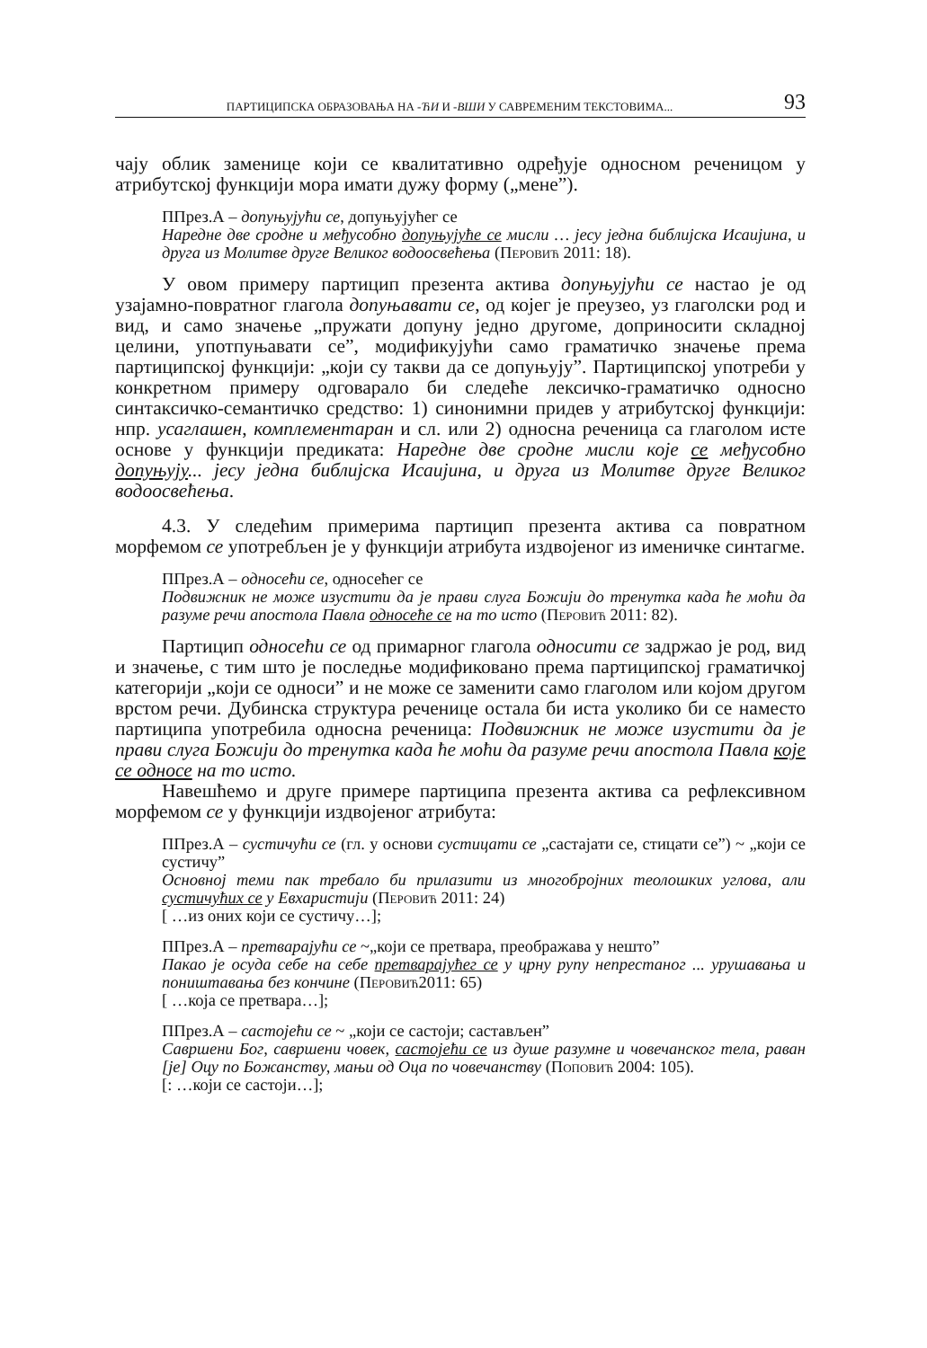ПАРТИЦИПСКА ОБРАЗОВАЊА НА -ЋИ И -ВШИ У САВРЕМЕНИМ ТЕКСТОВИМА... 93
чају облик заменице који се квалитативно одређује односном реченицом у атрибутској функцији мора имати дужу форму („мене”).
ППрез.А – допуњујући се, допуњујућег се
Наредне две сродне и међусобно допуњујуће се мисли … јесу једна библијска Исаијина, и друга из Молитве друге Великог водоосвећења (Перовић 2011: 18).
У овом примеру партицип презента актива допуњујући се настао је од узајамно-повратног глагола допуњавати се, од којег је преузео, уз глаголски род и вид, и само значење „пружати допуну једно другоме, доприносити складној целини, употпуњавати се”, модификујући само граматичко значење према партиципској функцији: „који су такви да се допуњују”. Партиципској употреби у конкретном примеру одговарало би следеће лексичко-граматичко односно синтаксичко-семантичко средство: 1) синонимни придев у атрибутској функцији: нпр. усаглашен, комплементаран и сл. или 2) односна реченица са глаголом исте основе у функцији предиката: Наредне две сродне мисли које се међусобно допуњују... јесу једна библијска Исаијина, и друга из Молитве друге Великог водоосвећења.
4.3. У следећим примерима партицип презента актива са повратном морфемом се употребљен је у функцији атрибута издвојеног из именичке синтагме.
ППрез.А – односећи се, односећег се
Подвижник не може изустити да је прави слуга Божији до тренутка када ће моћи да разуме речи апостола Павла односеће се на то исто (Перовић 2011: 82).
Партицип односећи се од примарног глагола односити се задржао је род, вид и значење, с тим што је последње модификовано према партиципској граматичкој категорији „који се односи” и не може се заменити само глаголом или којом другом врстом речи. Дубинска структура реченице остала би иста уколико би се наместо партиципа употребила односна реченица: Подвижник не може изустити да је прави слуга Божији до тренутка када ће моћи да разуме речи апостола Павла које се односе на то исто.
Навешћемо и друге примере партиципа презента актива са рефлексивном морфемом се у функцији издвојеног атрибута:
ППрез.А – сустичући се (гл. у основи сустицати се „састајати се, стицати се”) ~ „који се сустичу”
Основној теми пак требало би прилазити из многобројних теолошких углова, али сустичућих се у Евхаристији (Перовић 2011: 24)
[ …из оних који се сустичу…];
ППрез.А – претварајући се ~„који се претвара, преображава у нешто”
Пакао је осуда себе на себе претварајућег се у црну рупу непрестаног ... урушавања и поништавања без кончине (Перовић2011: 65)
[ …која се претвара…];
ППрез.А – састојећи се ~ „који се састоји; састављен”
Савршени Бог, савршени човек, састојећи се из душе разумне и човечанског тела, раван [је] Оцу по Божанству, мањи од Оца по човечанству (Поповић 2004: 105).
[: …који се састоји…];